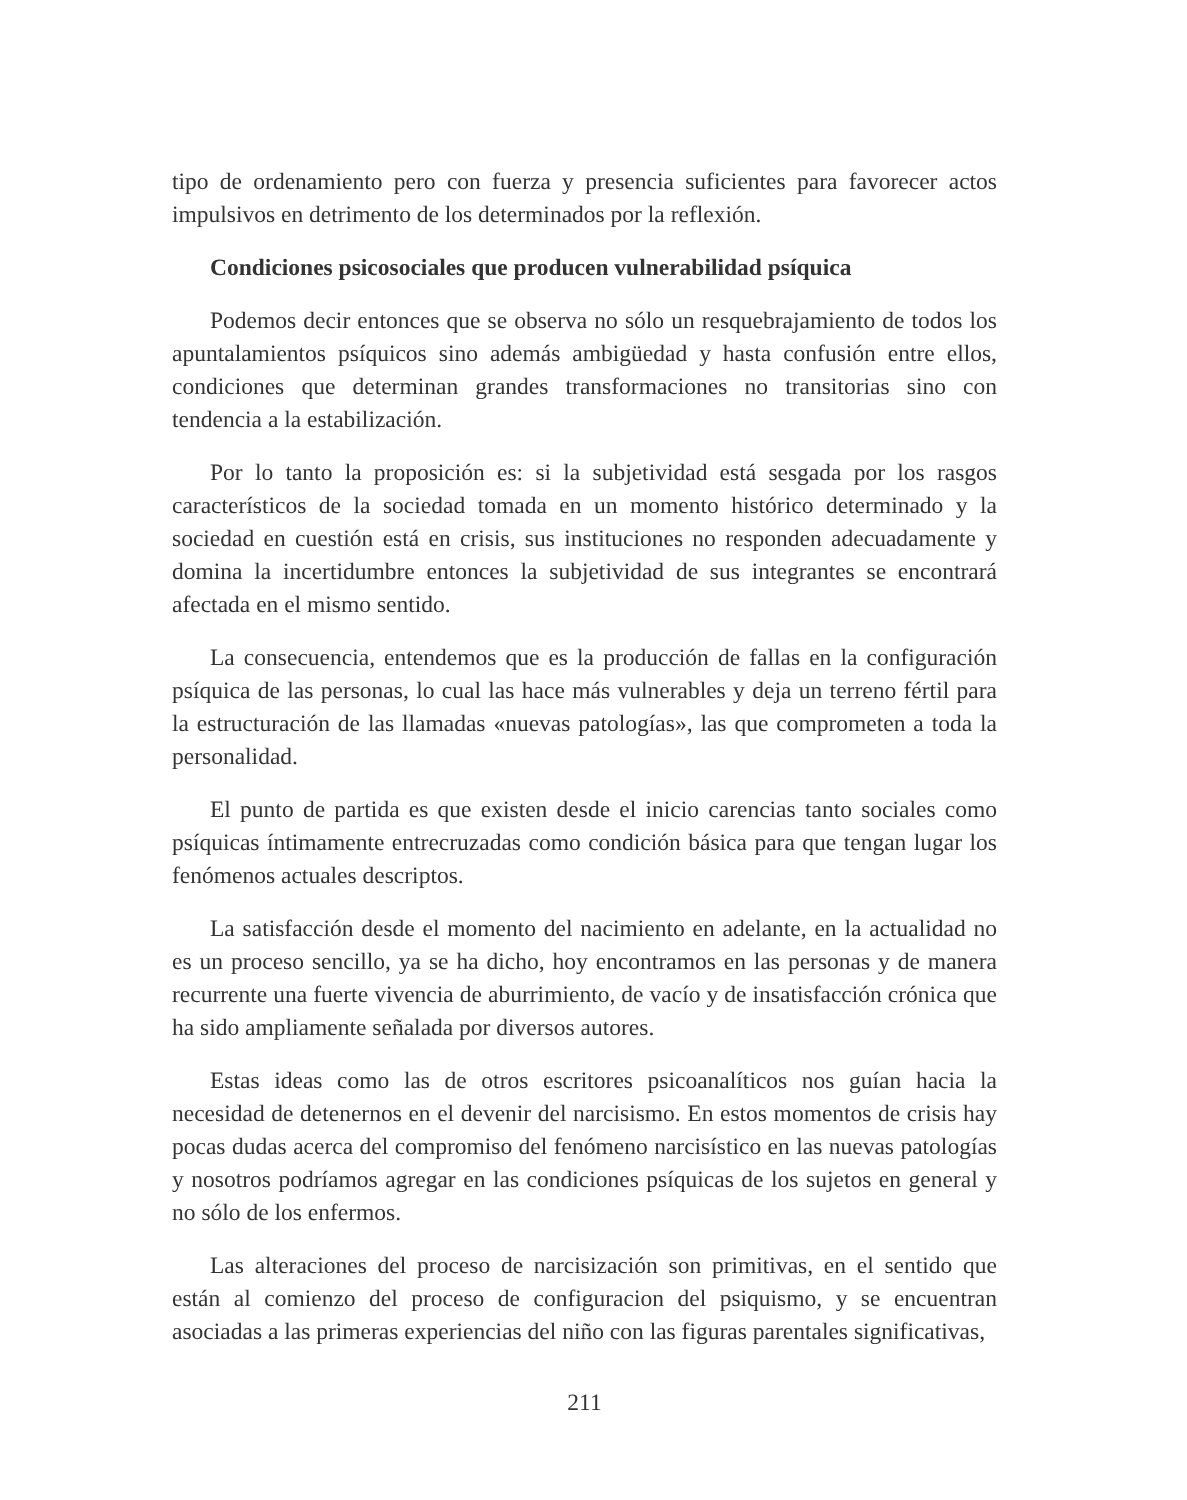tipo de ordenamiento pero con fuerza y presencia suficientes para favorecer actos impulsivos en detrimento de los determinados por la reflexión.
Condiciones psicosociales que producen vulnerabilidad psíquica
Podemos decir entonces que se observa no sólo un resquebrajamiento de todos los apuntalamientos psíquicos sino además ambigüedad y hasta confusión entre ellos, condiciones que determinan grandes transformaciones no transitorias sino con tendencia a la estabilización.
Por lo tanto la proposición es: si la subjetividad está sesgada por los rasgos característicos de la sociedad tomada en un momento histórico determinado y la sociedad en cuestión está en crisis, sus instituciones no responden adecuadamente y domina la incertidumbre entonces la subjetividad de sus integrantes se encontrará afectada en el mismo sentido.
La consecuencia, entendemos que es la producción de fallas en la configuración psíquica de las personas, lo cual las hace más vulnerables y deja un terreno fértil para la estructuración de las llamadas «nuevas patologías», las que comprometen a toda la personalidad.
El punto de partida es que existen desde el inicio carencias tanto sociales como psíquicas íntimamente entrecruzadas como condición básica para que tengan lugar los fenómenos actuales descriptos.
La satisfacción desde el momento del nacimiento en adelante, en la actualidad no es un proceso sencillo, ya se ha dicho, hoy encontramos en las personas y de manera recurrente una fuerte vivencia de aburrimiento, de vacío y de insatisfacción crónica que ha sido ampliamente señalada por diversos autores.
Estas ideas como las de otros escritores psicoanalíticos nos guían hacia la necesidad de detenernos en el devenir del narcisismo. En estos momentos de crisis hay pocas dudas acerca del compromiso del fenómeno narcisístico en las nuevas patologías y nosotros podríamos agregar en las condiciones psíquicas de los sujetos en general y no sólo de los enfermos.
Las alteraciones del proceso de narcisización son primitivas, en el sentido que están al comienzo del proceso de configuracion del psiquismo, y se encuentran asociadas a las primeras experiencias del niño con las figuras parentales significativas,
211